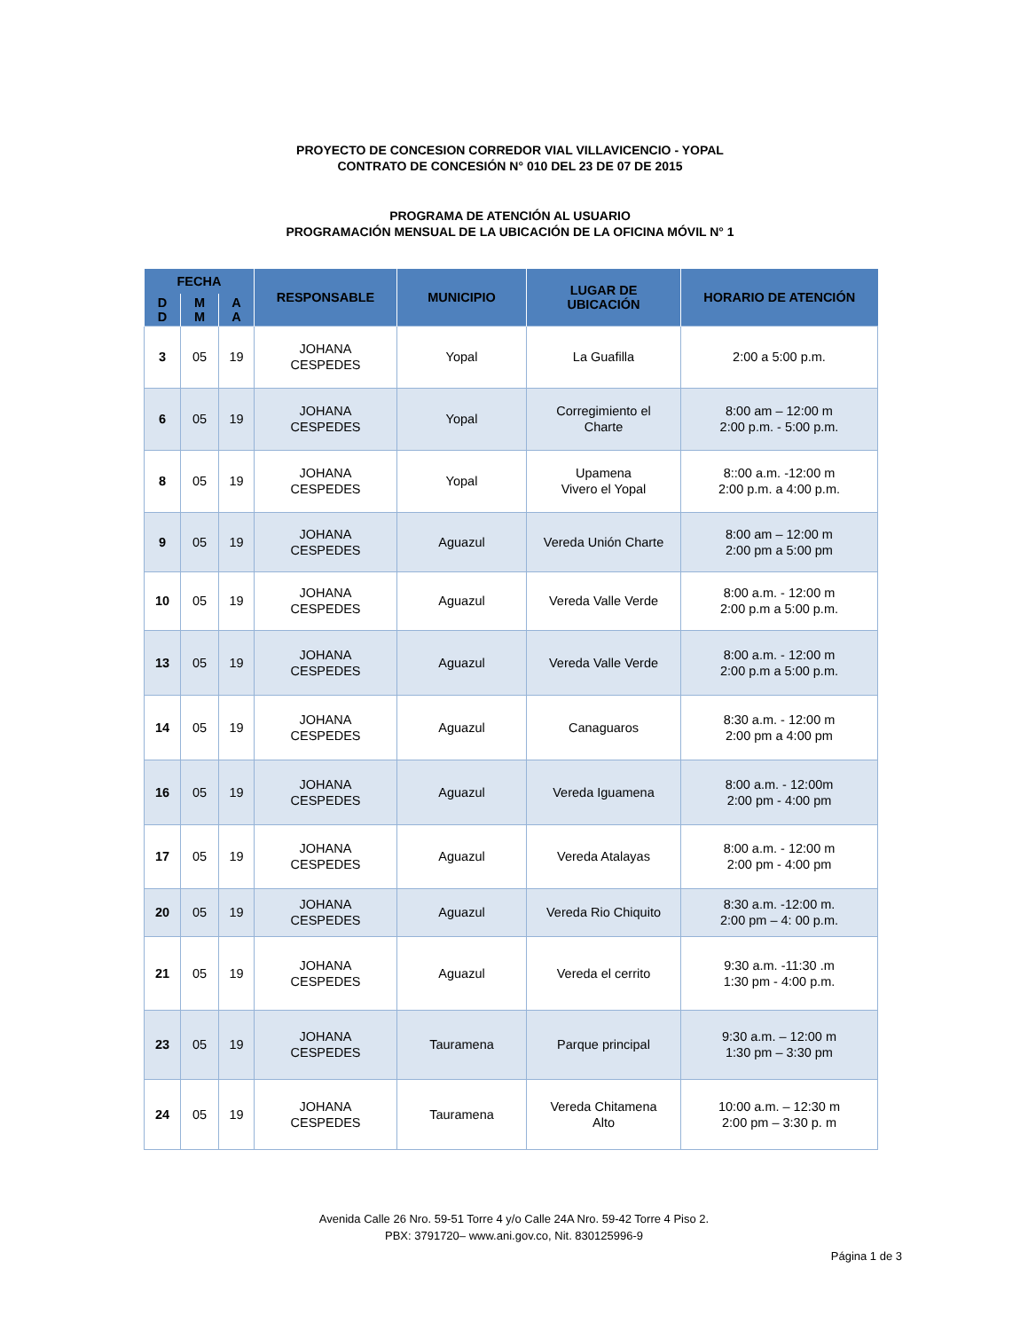PROYECTO DE CONCESION CORREDOR VIAL VILLAVICENCIO - YOPAL
CONTRATO DE CONCESIÓN N° 010 DEL 23 DE 07 DE 2015
PROGRAMA DE ATENCIÓN AL USUARIO
PROGRAMACIÓN MENSUAL DE LA UBICACIÓN DE LA OFICINA MÓVIL N° 1
| FECHA | | | RESPONSABLE | MUNICIPIO | LUGAR DE UBICACIÓN | HORARIO DE ATENCIÓN |
| --- | --- | --- | --- | --- | --- | --- |
| D D | M M | A A | | | | |
| 3 | 05 | 19 | JOHANA CESPEDES | Yopal | La Guafilla | 2:00 a 5:00 p.m. |
| 6 | 05 | 19 | JOHANA CESPEDES | Yopal | Corregimiento el Charte | 8:00 am – 12:00 m 2:00 p.m. - 5:00 p.m. |
| 8 | 05 | 19 | JOHANA CESPEDES | Yopal | Upamena Vivero el Yopal | 8::00 a.m. -12:00 m 2:00 p.m. a 4:00 p.m. |
| 9 | 05 | 19 | JOHANA CESPEDES | Aguazul | Vereda Unión Charte | 8:00 am – 12:00 m 2:00 pm a 5:00 pm |
| 10 | 05 | 19 | JOHANA CESPEDES | Aguazul | Vereda Valle Verde | 8:00 a.m. - 12:00 m 2:00 p.m a 5:00 p.m. |
| 13 | 05 | 19 | JOHANA CESPEDES | Aguazul | Vereda Valle Verde | 8:00 a.m. - 12:00 m 2:00 p.m a 5:00 p.m. |
| 14 | 05 | 19 | JOHANA CESPEDES | Aguazul | Canaguaros | 8:30 a.m. - 12:00 m 2:00 pm a 4:00 pm |
| 16 | 05 | 19 | JOHANA CESPEDES | Aguazul | Vereda Iguamena | 8:00 a.m. - 12:00m 2:00 pm - 4:00 pm |
| 17 | 05 | 19 | JOHANA CESPEDES | Aguazul | Vereda Atalayas | 8:00 a.m. - 12:00 m 2:00 pm - 4:00 pm |
| 20 | 05 | 19 | JOHANA CESPEDES | Aguazul | Vereda Rio Chiquito | 8:30 a.m. -12:00 m. 2:00 pm – 4: 00 p.m. |
| 21 | 05 | 19 | JOHANA CESPEDES | Aguazul | Vereda el cerrito | 9:30 a.m. -11:30 .m 1:30 pm - 4:00 p.m. |
| 23 | 05 | 19 | JOHANA CESPEDES | Tauramena | Parque principal | 9:30 a.m. – 12:00 m 1:30 pm – 3:30 pm |
| 24 | 05 | 19 | JOHANA CESPEDES | Tauramena | Vereda Chitamena Alto | 10:00 a.m. – 12:30 m 2:00 pm – 3:30 p. m |
Avenida Calle 26 Nro. 59-51 Torre 4 y/o Calle 24A Nro. 59-42 Torre 4 Piso 2.
PBX: 3791720– www.ani.gov.co, Nit. 830125996-9
Página 1 de 3